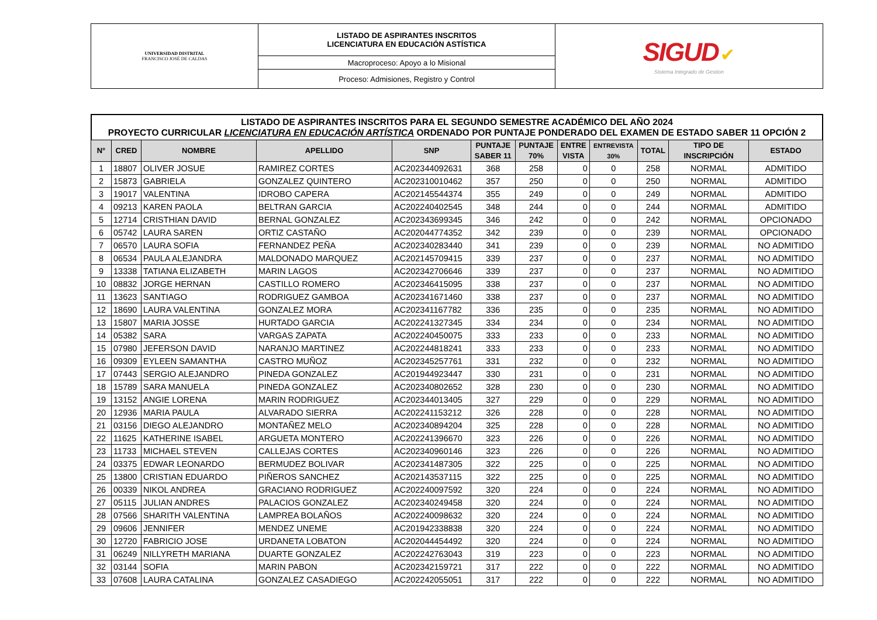| UNIVERSIDAD DISTRITAL FRANCISCO JOSÉ DE CALDAS | LISTADO DE ASPIRANTES INSCRITOS LICENCIATURA EN EDUCACIÓN ASTÍSTICA | SIGUD ✔ Sistema Integrado de Gestion |
| | Macroproceso: Apoyo a lo Misional | |
| | Proceso: Admisiones, Registro y Control | |
LISTADO DE ASPIRANTES INSCRITOS PARA EL SEGUNDO SEMESTRE ACADÉMICO DEL AÑO 2024
PROYECTO CURRICULAR LICENCIATURA EN EDUCACIÓN ARTÍSTICA ORDENADO POR PUNTAJE PONDERADO DEL EXAMEN DE ESTADO SABER 11 OPCIÓN 2
| N° | CRED | NOMBRE | APELLIDO | SNP | PUNTAJE SABER 11 | PUNTAJE 70% | ENTRE VISTA | ENTREVISTA 30% | TOTAL | TIPO DE INSCRIPCIÓN | ESTADO |
| --- | --- | --- | --- | --- | --- | --- | --- | --- | --- | --- | --- |
| 1 | 18807 | OLIVER JOSUE | RAMIREZ CORTES | AC202344092631 | 368 | 258 | 0 | 0 | 258 | NORMAL | ADMITIDO |
| 2 | 15873 | GABRIELA | GONZALEZ QUINTERO | AC202310010462 | 357 | 250 | 0 | 0 | 250 | NORMAL | ADMITIDO |
| 3 | 19017 | VALENTINA | IDROBO CAPERA | AC202145544374 | 355 | 249 | 0 | 0 | 249 | NORMAL | ADMITIDO |
| 4 | 09213 | KAREN PAOLA | BELTRAN GARCIA | AC202240402545 | 348 | 244 | 0 | 0 | 244 | NORMAL | ADMITIDO |
| 5 | 12714 | CRISTHIAN DAVID | BERNAL GONZALEZ | AC202343699345 | 346 | 242 | 0 | 0 | 242 | NORMAL | OPCIONADO |
| 6 | 05742 | LAURA SAREN | ORTIZ CASTAÑO | AC202044774352 | 342 | 239 | 0 | 0 | 239 | NORMAL | OPCIONADO |
| 7 | 06570 | LAURA SOFIA | FERNANDEZ PEÑA | AC202340283440 | 341 | 239 | 0 | 0 | 239 | NORMAL | NO ADMITIDO |
| 8 | 06534 | PAULA ALEJANDRA | MALDONADO MARQUEZ | AC202145709415 | 339 | 237 | 0 | 0 | 237 | NORMAL | NO ADMITIDO |
| 9 | 13338 | TATIANA ELIZABETH | MARIN LAGOS | AC202342706646 | 339 | 237 | 0 | 0 | 237 | NORMAL | NO ADMITIDO |
| 10 | 08832 | JORGE HERNAN | CASTILLO ROMERO | AC202346415095 | 338 | 237 | 0 | 0 | 237 | NORMAL | NO ADMITIDO |
| 11 | 13623 | SANTIAGO | RODRIGUEZ GAMBOA | AC202341671460 | 338 | 237 | 0 | 0 | 237 | NORMAL | NO ADMITIDO |
| 12 | 18690 | LAURA VALENTINA | GONZALEZ MORA | AC202341167782 | 336 | 235 | 0 | 0 | 235 | NORMAL | NO ADMITIDO |
| 13 | 15807 | MARIA JOSSE | HURTADO GARCIA | AC202241327345 | 334 | 234 | 0 | 0 | 234 | NORMAL | NO ADMITIDO |
| 14 | 05382 | SARA | VARGAS ZAPATA | AC202240450075 | 333 | 233 | 0 | 0 | 233 | NORMAL | NO ADMITIDO |
| 15 | 07980 | JEFERSON DAVID | NARANJO MARTINEZ | AC202244818241 | 333 | 233 | 0 | 0 | 233 | NORMAL | NO ADMITIDO |
| 16 | 09309 | EYLEEN SAMANTHA | CASTRO MUÑOZ | AC202345257761 | 331 | 232 | 0 | 0 | 232 | NORMAL | NO ADMITIDO |
| 17 | 07443 | SERGIO ALEJANDRO | PINEDA GONZALEZ | AC201944923447 | 330 | 231 | 0 | 0 | 231 | NORMAL | NO ADMITIDO |
| 18 | 15789 | SARA MANUELA | PINEDA GONZALEZ | AC202340802652 | 328 | 230 | 0 | 0 | 230 | NORMAL | NO ADMITIDO |
| 19 | 13152 | ANGIE LORENA | MARIN RODRIGUEZ | AC202344013405 | 327 | 229 | 0 | 0 | 229 | NORMAL | NO ADMITIDO |
| 20 | 12936 | MARIA PAULA | ALVARADO SIERRA | AC202241153212 | 326 | 228 | 0 | 0 | 228 | NORMAL | NO ADMITIDO |
| 21 | 03156 | DIEGO ALEJANDRO | MONTAÑEZ MELO | AC202340894204 | 325 | 228 | 0 | 0 | 228 | NORMAL | NO ADMITIDO |
| 22 | 11625 | KATHERINE ISABEL | ARGUETA MONTERO | AC202241396670 | 323 | 226 | 0 | 0 | 226 | NORMAL | NO ADMITIDO |
| 23 | 11733 | MICHAEL STEVEN | CALLEJAS CORTES | AC202340960146 | 323 | 226 | 0 | 0 | 226 | NORMAL | NO ADMITIDO |
| 24 | 03375 | EDWAR LEONARDO | BERMUDEZ BOLIVAR | AC202341487305 | 322 | 225 | 0 | 0 | 225 | NORMAL | NO ADMITIDO |
| 25 | 13800 | CRISTIAN EDUARDO | PIÑEROS SANCHEZ | AC202143537115 | 322 | 225 | 0 | 0 | 225 | NORMAL | NO ADMITIDO |
| 26 | 00339 | NIKOL ANDREA | GRACIANO RODRIGUEZ | AC202240097592 | 320 | 224 | 0 | 0 | 224 | NORMAL | NO ADMITIDO |
| 27 | 05115 | JULIAN ANDRES | PALACIOS GONZALEZ | AC202340249458 | 320 | 224 | 0 | 0 | 224 | NORMAL | NO ADMITIDO |
| 28 | 07566 | SHARITH VALENTINA | LAMPREA BOLAÑOS | AC202240098632 | 320 | 224 | 0 | 0 | 224 | NORMAL | NO ADMITIDO |
| 29 | 09606 | JENNIFER | MENDEZ UNEME | AC201942338838 | 320 | 224 | 0 | 0 | 224 | NORMAL | NO ADMITIDO |
| 30 | 12720 | FABRICIO JOSE | URDANETA LOBATON | AC202044454492 | 320 | 224 | 0 | 0 | 224 | NORMAL | NO ADMITIDO |
| 31 | 06249 | NILLYRETH MARIANA | DUARTE GONZALEZ | AC202242763043 | 319 | 223 | 0 | 0 | 223 | NORMAL | NO ADMITIDO |
| 32 | 03144 | SOFIA | MARIN PABON | AC202342159721 | 317 | 222 | 0 | 0 | 222 | NORMAL | NO ADMITIDO |
| 33 | 07608 | LAURA CATALINA | GONZALEZ CASADIEGO | AC202242055051 | 317 | 222 | 0 | 0 | 222 | NORMAL | NO ADMITIDO |